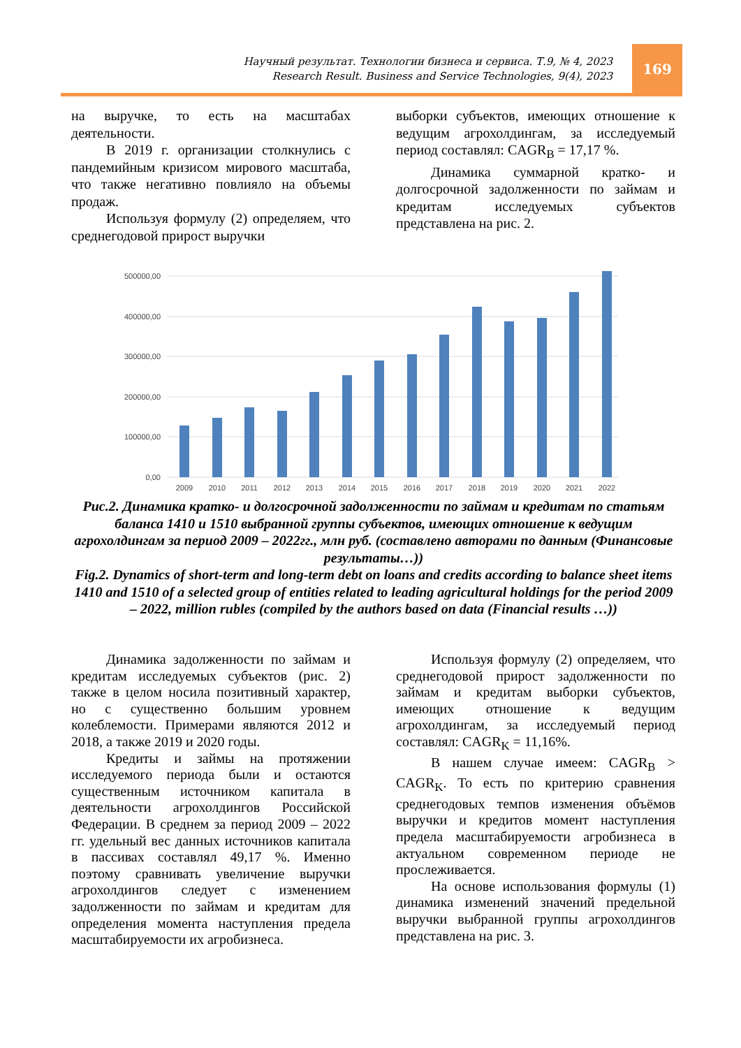Научный результат. Технологии бизнеса и сервиса. Т.9, № 4, 2023
Research Result. Business and Service Technologies, 9(4), 2023
169
на выручке, то есть на масштабах деятельности.
В 2019 г. организации столкнулись с пандемийным кризисом мирового масштаба, что также негативно повлияло на объемы продаж.
Используя формулу (2) определяем, что среднегодовой прирост выручки
выборки субъектов, имеющих отношение к ведущим агрохолдингам, за исследуемый период составлял: CAGR<sub>B</sub> = 17,17 %.
Динамика суммарной кратко- и долгосрочной задолженности по займам и кредитам исследуемых субъектов представлена на рис. 2.
500000,00
400000,00
300000,00
200000,00
100000,00
0,00
2009
2010
2011
2012
2013
2014
2015
2016
2017
2018
2019
2020
2021
2022
Рис.2. Динамика кратко- и долгосрочной задолженности по займам и кредитам по статьям баланса 1410 и 1510 выбранной группы субъектов, имеющих отношение к ведущим агрохолдингам за период 2009 – 2022гг., млн руб. (составлено авторами по данным (Финансовые результаты…))
Fig.2. Dynamics of short-term and long-term debt on loans and credits according to balance sheet items 1410 and 1510 of a selected group of entities related to leading agricultural holdings for the period 2009 – 2022, million rubles (compiled by the authors based on data (Financial results …))
Динамика задолженности по займам и кредитам исследуемых субъектов (рис. 2) также в целом носила позитивный характер, но с существенно большим уровнем колеблемости. Примерами являются 2012 и 2018, а также 2019 и 2020 годы.
Кредиты и займы на протяжении исследуемого периода были и остаются существенным источником капитала в деятельности агрохолдингов Российской Федерации. В среднем за период 2009 – 2022 гг. удельный вес данных источников капитала в пассивах составлял 49,17 %. Именно поэтому сравнивать увеличение выручки агрохолдингов следует с изменением задолженности по займам и кредитам для определения момента наступления предела масштабируемости их агробизнеса.
Используя формулу (2) определяем, что среднегодовой прирост задолженности по займам и кредитам выборки субъектов, имеющих отношение к ведущим агрохолдингам, за исследуемый период составлял: CAGR<sub>K</sub> = 11,16%.
В нашем случае имеем: CAGR<sub>B</sub> > CAGR<sub>K</sub>. То есть по критерию сравнения среднегодовых темпов изменения объёмов выручки и кредитов момент наступления предела масштабируемости агробизнеса в актуальном современном периоде не прослеживается.
На основе использования формулы (1) динамика изменений значений предельной выручки выбранной группы агрохолдингов представлена на рис. 3.